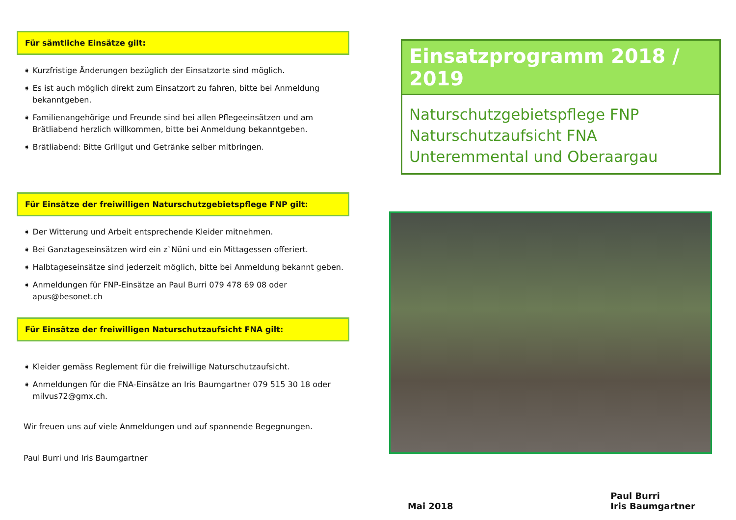Für sämtliche Einsätze gilt:
➧ Kurzfristige Änderungen bezüglich der Einsatzorte sind möglich.
➧ Es ist auch möglich direkt zum Einsatzort zu fahren, bitte bei Anmeldung bekanntgeben.
➧ Familienangehörige und Freunde sind bei allen Pflegeeinsätzen und am Brätliabend herzlich willkommen, bitte bei Anmeldung bekanntgeben.
➧ Brätliabend: Bitte Grillgut und Getränke selber mitbringen.
Für Einsätze der freiwilligen Naturschutzgebietspflege FNP gilt:
➧ Der Witterung und Arbeit entsprechende Kleider mitnehmen.
➧ Bei Ganztageseinsätzen wird ein z`Nüni und ein Mittagessen offeriert.
➧ Halbtageseinsätze sind jederzeit möglich, bitte bei Anmeldung bekannt geben.
➧ Anmeldungen für FNP-Einsätze an Paul Burri 079 478 69 08 oder apus@besonet.ch
Für Einsätze der freiwilligen Naturschutzaufsicht FNA gilt:
➧ Kleider gemäss Reglement für die freiwillige Naturschutzaufsicht.
➧ Anmeldungen für die FNA-Einsätze an Iris Baumgartner 079 515 30 18 oder milvus72@gmx.ch.
Wir freuen uns auf viele Anmeldungen und auf spannende Begegnungen.
Paul Burri und Iris Baumgartner
Einsatzprogramm 2018 / 2019
Naturschutzgebietspflege FNP
Naturschutzaufsicht FNA
Unteremmental und Oberaargau
Mai 2018 Paul Burri
Iris Baumgartner